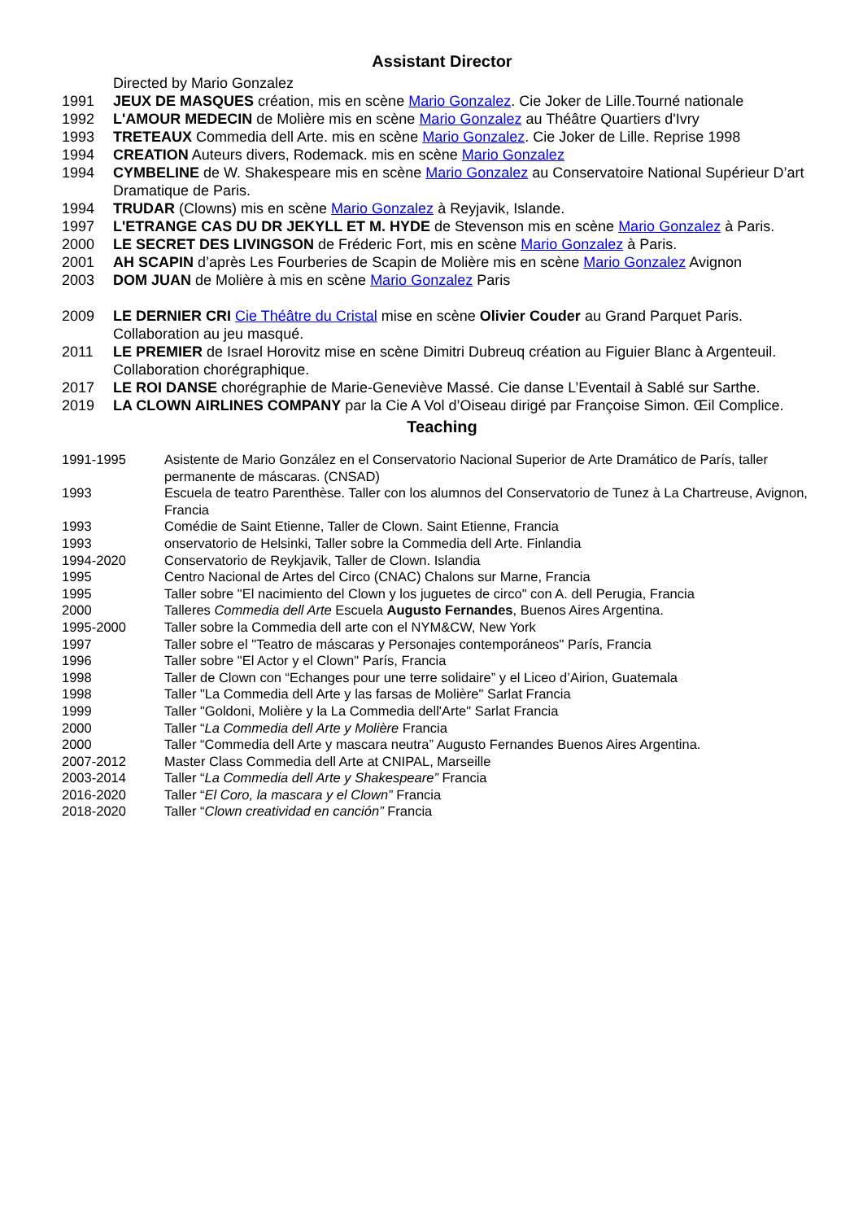Assistant Director
Directed by Mario Gonzalez
1991 JEUX DE MASQUES création, mis en scène Mario Gonzalez. Cie Joker de Lille.Tourné nationale
1992 L'AMOUR MEDECIN de Molière mis en scène Mario Gonzalez au Théâtre Quartiers d'Ivry
1993 TRETEAUX Commedia dell Arte. mis en scène Mario Gonzalez. Cie Joker de Lille. Reprise 1998
1994 CREATION Auteurs divers, Rodemack. mis en scène Mario Gonzalez
1994 CYMBELINE de W. Shakespeare mis en scène Mario Gonzalez au Conservatoire National Supérieur D’art Dramatique de Paris.
1994 TRUDAR (Clowns) mis en scène Mario Gonzalez à Reyjavik, Islande.
1997 L'ETRANGE CAS DU DR JEKYLL ET M. HYDE de Stevenson mis en scène Mario Gonzalez à Paris.
2000 LE SECRET DES LIVINGSON de Fréderic Fort, mis en scène Mario Gonzalez à Paris.
2001 AH SCAPIN d’après Les Fourberies de Scapin de Molière mis en scène Mario Gonzalez Avignon
2003 DOM JUAN de Molière à mis en scène Mario Gonzalez Paris
2009 LE DERNIER CRI Cie Théâtre du Cristal mise en scène Olivier Couder au Grand Parquet Paris. Collaboration au jeu masqué.
2011 LE PREMIER de Israel Horovitz mise en scène Dimitri Dubreuq création au Figuier Blanc à Argenteuil. Collaboration chorégraphique.
2017 LE ROI DANSE chorégraphie de Marie-Geneviève Massé. Cie danse L’Eventail à Sablé sur Sarthe.
2019 LA CLOWN AIRLINES COMPANY par la Cie A Vol d’Oiseau dirigé par Françoise Simon. Œil Complice.
Teaching
1991-1995 Asistente de Mario González en el Conservatorio Nacional Superior de Arte Dramático de París, taller permanente de máscaras. (CNSAD)
1993 Escuela de teatro Parenthèse. Taller con los alumnos del Conservatorio de Tunez à La Chartreuse, Avignon, Francia
1993 Comédie de Saint Etienne, Taller de Clown. Saint Etienne, Francia
1993 onservatorio de Helsinki, Taller sobre la Commedia dell Arte. Finlandia
1994-2020 Conservatorio de Reykjavik, Taller de Clown. Islandia
1995 Centro Nacional de Artes del Circo (CNAC) Chalons sur Marne, Francia
1995 Taller sobre "El nacimiento del Clown y los juguetes de circo" con A. dell Perugia, Francia
2000 Talleres Commedia dell Arte Escuela Augusto Fernandes, Buenos Aires Argentina.
1995-2000 Taller sobre la Commedia dell arte con el NYM&CW, New York
1997 Taller sobre el "Teatro de máscaras y Personajes contemporáneos" París, Francia
1996 Taller sobre "El Actor y el Clown" París, Francia
1998 Taller de Clown con “Echanges pour une terre solidaire” y el Liceo d’Airion, Guatemala
1998 Taller "La Commedia dell Arte y las farsas de Molière" Sarlat Francia
1999 Taller "Goldoni, Molière y la La Commedia dell'Arte" Sarlat Francia
2000 Taller “La Commedia dell Arte y Molière Francia
2000 Taller “Commedia dell Arte y mascara neutra” Augusto Fernandes Buenos Aires Argentina.
2007-2012 Master Class Commedia dell Arte at CNIPAL, Marseille
2003-2014 Taller “La Commedia dell Arte y Shakespeare” Francia
2016-2020 Taller “El Coro, la mascara y el Clown” Francia
2018-2020 Taller “Clown creatividad en canción” Francia